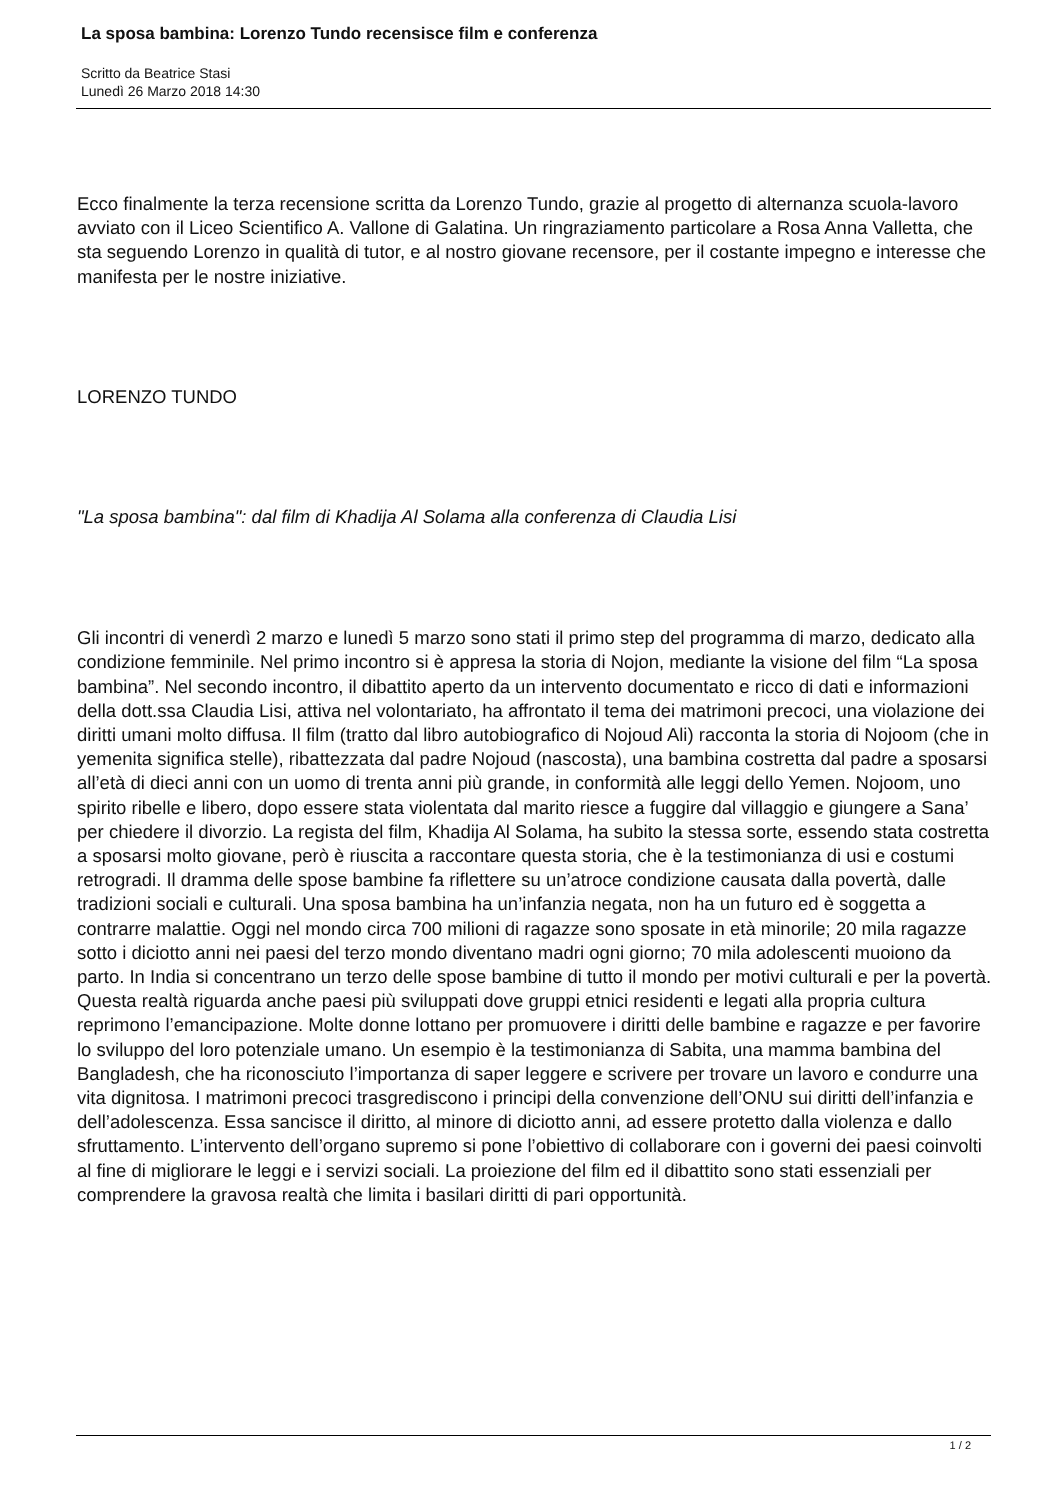La sposa bambina: Lorenzo Tundo recensisce film e conferenza
Scritto da Beatrice Stasi
Lunedì 26 Marzo 2018 14:30
Ecco finalmente la terza recensione scritta da Lorenzo Tundo, grazie al progetto di alternanza scuola-lavoro avviato con il Liceo Scientifico A. Vallone di Galatina. Un ringraziamento particolare a Rosa Anna Valletta, che sta seguendo Lorenzo in qualità di tutor, e al nostro giovane recensore, per il costante impegno e interesse che manifesta per le nostre iniziative.
LORENZO TUNDO
"La sposa bambina": dal film di Khadija Al Solama alla conferenza di Claudia Lisi
Gli incontri di venerdì 2 marzo e lunedì 5 marzo sono stati il primo step del programma di marzo, dedicato alla condizione femminile. Nel primo incontro si è appresa la storia di Nojon, mediante la visione del film “La sposa bambina”. Nel secondo incontro, il dibattito aperto da un intervento documentato e ricco di dati e informazioni della dott.ssa Claudia Lisi, attiva nel volontariato, ha affrontato il tema dei matrimoni precoci, una violazione dei diritti umani molto diffusa. Il film (tratto dal libro autobiografico di Nojoud Ali) racconta la storia di Nojoom (che in yemenita significa stelle), ribattezzata dal padre Nojoud (nascosta), una bambina costretta dal padre a sposarsi all’età di dieci anni con un uomo di trenta anni più grande, in conformità alle leggi dello Yemen. Nojoom, uno spirito ribelle e libero, dopo essere stata violentata dal marito riesce a fuggire dal villaggio e giungere a Sana’ per chiedere il divorzio. La regista del film, Khadija Al Solama, ha subito la stessa sorte, essendo stata costretta a sposarsi molto giovane, però è riuscita a raccontare questa storia, che è la testimonianza di usi e costumi retrogradi. Il dramma delle spose bambine fa riflettere su un’atroce condizione causata dalla povertà, dalle tradizioni sociali e culturali. Una sposa bambina ha un’infanzia negata, non ha un futuro ed è soggetta a contrarre malattie. Oggi nel mondo circa 700 milioni di ragazze sono sposate in età minorile; 20 mila ragazze sotto i diciotto anni nei paesi del terzo mondo diventano madri ogni giorno; 70 mila adolescenti muoiono da parto. In India si concentrano un terzo delle spose bambine di tutto il mondo per motivi culturali e per la povertà. Questa realtà riguarda anche paesi più sviluppati dove gruppi etnici residenti e legati alla propria cultura reprimono l’emancipazione. Molte donne lottano per promuovere i diritti delle bambine e ragazze e per favorire lo sviluppo del loro potenziale umano. Un esempio è la testimonianza di Sabita, una mamma bambina del Bangladesh, che ha riconosciuto l’importanza di saper leggere e scrivere per trovare un lavoro e condurre una vita dignitosa. I matrimoni precoci trasgrediscono i principi della convenzione dell’ONU sui diritti dell’infanzia e dell’adolescenza. Essa sancisce il diritto, al minore di diciotto anni, ad essere protetto dalla violenza e dallo sfruttamento. L’intervento dell’organo supremo si pone l’obiettivo di collaborare con i governi dei paesi coinvolti al fine di migliorare le leggi e i servizi sociali. La proiezione del film ed il dibattito sono stati essenziali per comprendere la gravosa realtà che limita i basilari diritti di pari opportunità.
1 / 2